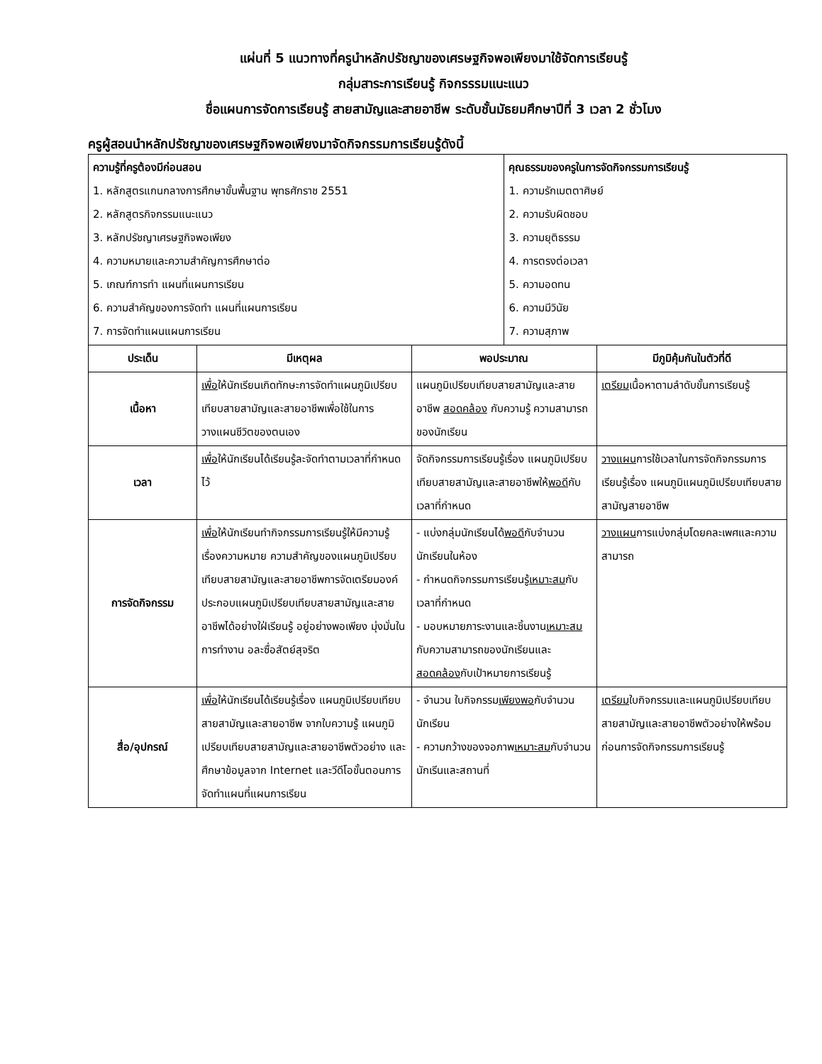แผ่นที่ 5 แนวทางที่ครูนำหลักปรัชญาของเศรษฐกิจพอเพียงมาใช้จัดการเรียนรู้
กลุ่มสาระการเรียนรู้ กิจกรรรมแนะแนว
ชื่อแผนการจัดการเรียนรู้ สายสามัญและสายอาชีพ ระดับชั้นมัธยมศึกษาปีที่ 3 เวลา 2 ชั่วโมง
ครูผู้สอนนำหลักปรัชญาของเศรษฐกิจพอเพียงมาจัดกิจกรรมการเรียนรู้ดังนี้
| ความรู้ที่ครูต้องมีก่อนสอน 1. หลักสูตรแกนกลางการศึกษาขั้นพื้นฐาน พุทธศักราช 2551 2. หลักสูตรกิจกรรมแนะแนว 3. หลักปรัชญาเศรษฐกิจพอเพียง 4. ความหมายและความสำคัญการศึกษาต่อ 5. เกณฑ์การทำ แผนที่แผนการเรียน 6. ความสำคัญของการจัดทำ แผนที่แผนการเรียน 7. การจัดทำแผนแผนการเรียน | | | คุณธรรมของครูในการจัดกิจกรรมการเรียนรู้ 1. ความรักเมตตาศิษย์ 2. ความรับผิดชอบ 3. ความยุติธรรม 4. การตรงต่อเวลา 5. ความอดทน 6. ความมีวินัย 7. ความสุภาพ | |
| ประเด็น | มีเหตุผล | พอประมาณ | | มีภูมิคุ้มกันในตัวที่ดี |
| เนื้อหา | เพื่อ ให้นักเรียนเกิดทักษะการจัดทำแผนภูมิเปรียบเทียบสายสามัญและสายอาชีพเพื่อใช้ในการวางแผนชีวิตของตนเอง | แผนภูมิเปรียบเทียบสายสามัญและสายอาชีพ สอดคล้อง กับความรู้ ความสามารถของนักเรียน | | เตรียม เนื้อหาตามลำดับขั้นการเรียนรู้ |
| เวลา | เพื่อ ให้นักเรียนได้เรียนรู้ละจัดทำตามเวลาที่กำหนดไว้ | จัดกิจกรรมการเรียนรู้เรื่อง แผนภูมิเปรียบเทียบสายสามัญและสายอาชีพให้ พอดี กับเวลาที่กำหนด | | วางแผน การใช้เวลาในการจัดกิจกรรมการเรียนรู้เรื่อง แผนภูมิแผนภูมิเปรียบเทียบสายสามัญสายอาชีพ |
| การจัดกิจกรรม | เพื่อ ให้นักเรียนทำกิจกรรมการเรียนรู้ให้มีความรู้เรื่องความหมาย ความสำคัญของแผนภูมิเปรียบเทียบสายสามัญและสายอาชีพการจัดเตรียมองค์ประกอบแผนภูมิเปรียบเทียบสายสามัญและสายอาชีพได้อย่างใฝ่เรียนรู้ อยู่อย่างพอเพียง มุ่งมั่นในการทำงาน อละซื่อสัตย์สุจริต | - แบ่งกลุ่มนักเรียนได้ พอดี กับจำนวนนักเรียนในห้อง - กำหนดกิจกรรมการเรียนรู้ เหมาะสม กับเวลาที่กำหนด - มอบหมายภาระงานและชิ้นงาน เหมาะสม กับความสามารถของนักเรียนและ สอดคล้อง กับเป้าหมายการเรียนรู้ | | วางแผน การแบ่งกลุ่มโดยคละเพศและความสามารถ |
| สื่อ/อุปกรณ์ | เพื่อ ให้นักเรียนได้เรียนรู้เรื่อง แผนภูมิเปรียบเทียบสายสามัญและสายอาชีพ จากใบความรู้ แผนภูมิเปรียบเทียบสายสามัญและสายอาชีพตัวอย่าง และศึกษาข้อมูลจาก Internet และวีดีโอขั้นตอนการจัดทำแผนที่แผนการเรียน | - จำนวน ใบกิจกรรม เพียงพอ กับจำนวนนักเรียน - ความกว้างของจอภาพ เหมาะสม กับจำนวนนักเรีนและสถานที่ | | เตรียม ใบกิจกรรมและแผนภูมิเปรียบเทียบสายสามัญและสายอาชีพตัวอย่างให้พร้อมก่อนการจัดกิจกรรมการเรียนรู้ |